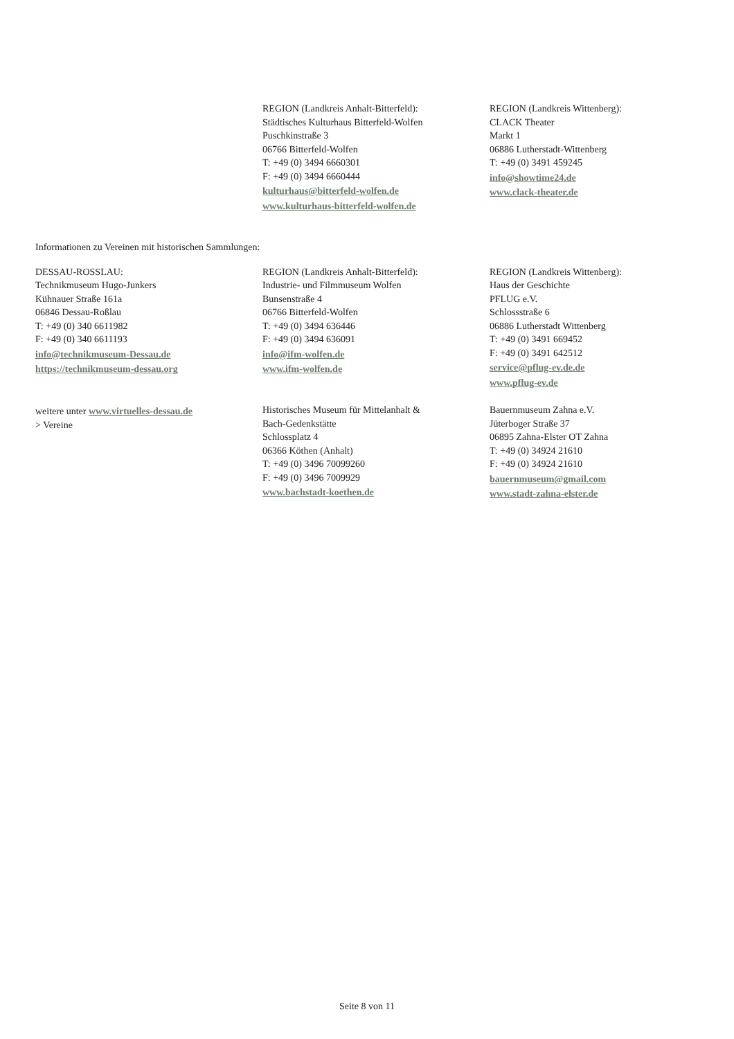REGION (Landkreis Anhalt-Bitterfeld):
Städtisches Kulturhaus Bitterfeld-Wolfen
Puschkinstraße 3
06766 Bitterfeld-Wolfen
T: +49 (0) 3494 6660301
F: +49 (0) 3494 6660444
kulturhaus@bitterfeld-wolfen.de
www.kulturhaus-bitterfeld-wolfen.de
REGION (Landkreis Wittenberg):
CLACK Theater
Markt 1
06886 Lutherstadt-Wittenberg
T: +49 (0) 3491 459245
info@showtime24.de
www.clack-theater.de
Informationen zu Vereinen mit historischen Sammlungen:
DESSAU-ROSSLAU:
Technikmuseum Hugo-Junkers
Kühnauer Straße 161a
06846 Dessau-Roßlau
T: +49 (0) 340 6611982
F: +49 (0) 340 6611193
info@technikmuseum-Dessau.de
https://technikmuseum-dessau.org
REGION (Landkreis Anhalt-Bitterfeld):
Industrie- und Filmmuseum Wolfen
Bunsenstraße 4
06766 Bitterfeld-Wolfen
T: +49 (0) 3494 636446
F: +49 (0) 3494 636091
info@ifm-wolfen.de
www.ifm-wolfen.de
REGION (Landkreis Wittenberg):
Haus der Geschichte
PFLUG e.V.
Schlossstraße 6
06886 Lutherstadt Wittenberg
T: +49 (0) 3491 669452
F: +49 (0) 3491 642512
service@pflug-ev.de.de
www.pflug-ev.de
weitere unter www.virtuelles-dessau.de
> Vereine
Historisches Museum für Mittelanhalt &
Bach-Gedenkstätte
Schlossplatz 4
06366 Köthen (Anhalt)
T: +49 (0) 3496 70099260
F: +49 (0) 3496 7009929
www.bachstadt-koethen.de
Bauernmuseum Zahna e.V.
Jüterboger Straße 37
06895 Zahna-Elster OT Zahna
T: +49 (0) 34924 21610
F: +49 (0) 34924 21610
bauernmuseum@gmail.com
www.stadt-zahna-elster.de
Seite 8 von 11